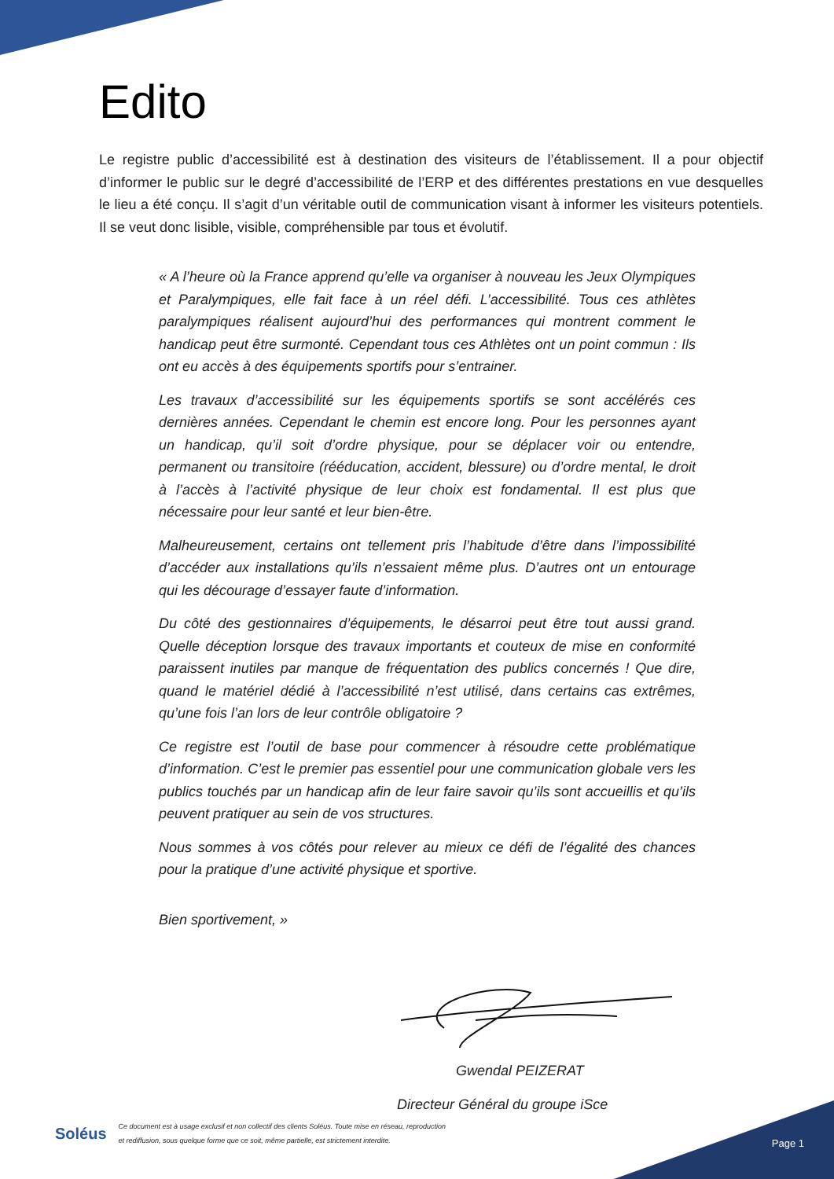Edito
Le registre public d’accessibilité est à destination des visiteurs de l’établissement. Il a pour objectif d’informer le public sur le degré d’accessibilité de l’ERP et des différentes prestations en vue desquelles le lieu a été conçu. Il s’agit d’un véritable outil de communication visant à informer les visiteurs potentiels. Il se veut donc lisible, visible, compréhensible par tous et évolutif.
« A l’heure où la France apprend qu’elle va organiser à nouveau les Jeux Olympiques et Paralympiques, elle fait face à un réel défi. L’accessibilité. Tous ces athlètes paralympiques réalisent aujourd’hui des performances qui montrent comment le handicap peut être surmonté. Cependant tous ces Athlètes ont un point commun : Ils ont eu accès à des équipements sportifs pour s’entrainer.
Les travaux d’accessibilité sur les équipements sportifs se sont accélérés ces dernières années. Cependant le chemin est encore long. Pour les personnes ayant un handicap, qu’il soit d’ordre physique, pour se déplacer voir ou entendre, permanent ou transitoire (rééducation, accident, blessure) ou d’ordre mental, le droit à l’accès à l’activité physique de leur choix est fondamental. Il est plus que nécessaire pour leur santé et leur bien-être.
Malheureusement, certains ont tellement pris l’habitude d’être dans l’impossibilité d’accéder aux installations qu’ils n’essaient même plus. D’autres ont un entourage qui les décourage d’essayer faute d’information.
Du côté des gestionnaires d’équipements, le désarroi peut être tout aussi grand. Quelle déception lorsque des travaux importants et couteux de mise en conformité paraissent inutiles par manque de fréquentation des publics concernés ! Que dire, quand le matériel dédié à l’accessibilité n’est utilisé, dans certains cas extrêmes, qu’une fois l’an lors de leur contrôle obligatoire ?
Ce registre est l’outil de base pour commencer à résoudre cette problématique d’information. C’est le premier pas essentiel pour une communication globale vers les publics touchés par un handicap afin de leur faire savoir qu’ils sont accueillis et qu’ils peuvent pratiquer au sein de vos structures.
Nous sommes à vos côtés pour relever au mieux ce défi de l’égalité des chances pour la pratique d’une activité physique et sportive.
Bien sportivement, »
Gwendal PEIZERAT
Directeur Général du groupe iSce
Soléus Ce document est à usage exclusif et non collectif des clients Soléus. Toute mise en réseau, reproduction
et rediffusion, sous quelque forme que ce soit, même partielle, est strictement interdite.
Page 1